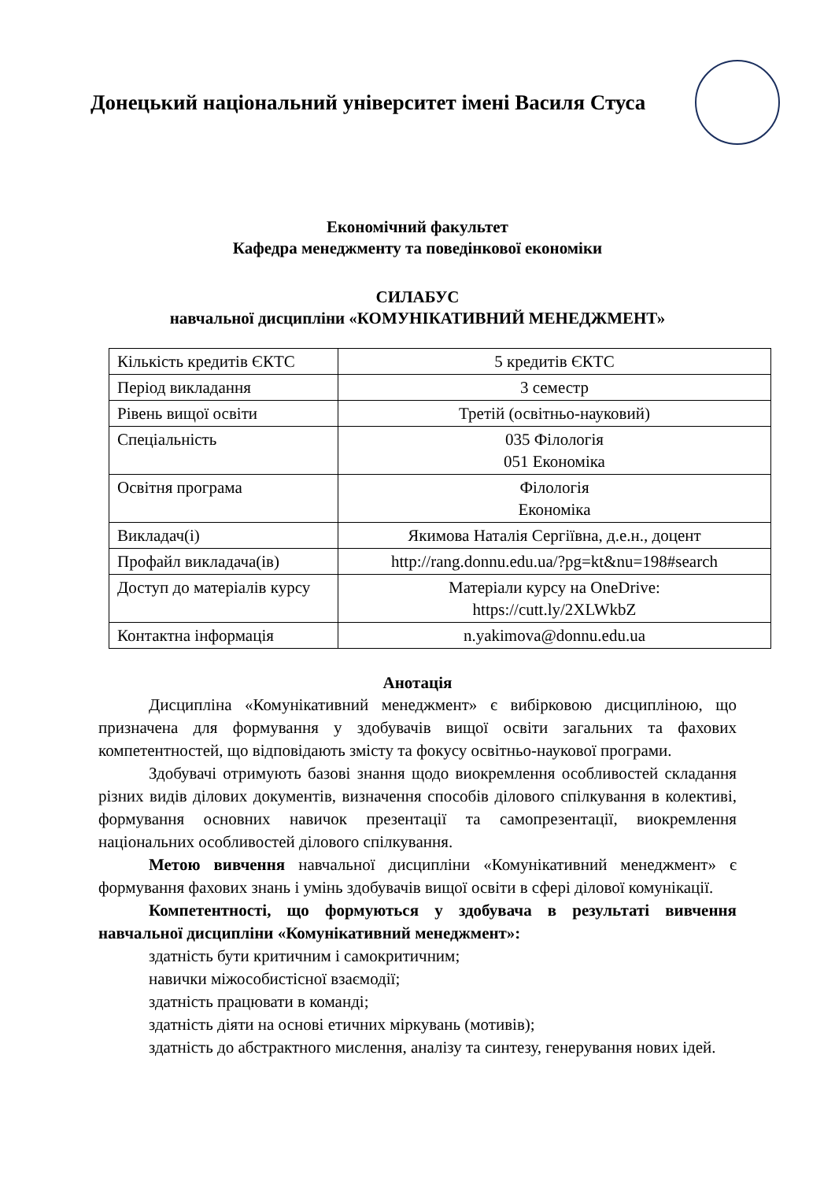Донецький національний університет імені Василя Стуса
Економічний факультет
Кафедра менеджменту та поведінкової економіки
СИЛАБУС
навчальної дисципліни «КОМУНІКАТИВНИЙ МЕНЕДЖМЕНТ»
| Кількість кредитів ЄКТС | 5 кредитів ЄКТС |
| Період викладання | 3 семестр |
| Рівень вищої освіти | Третій (освітньо-науковий) |
| Спеціальність | 035 Філологія 051 Економіка |
| Освітня програма | Філологія Економіка |
| Викладач(і) | Якимова Наталія Сергіївна, д.е.н., доцент |
| Профайл викладача(ів) | http://rang.donnu.edu.ua/?pg=kt&nu=198#search |
| Доступ до матеріалів курсу | Матеріали курсу на OneDrive: https://cutt.ly/2XLWkbZ |
| Контактна інформація | n.yakimova@donnu.edu.ua |
Анотація
Дисципліна «Комунікативний менеджмент» є вибірковою дисципліною, що призначена для формування у здобувачів вищої освіти загальних та фахових компетентностей, що відповідають змісту та фокусу освітньо-наукової програми.
Здобувачі отримують базові знання щодо виокремлення особливостей складання різних видів ділових документів, визначення способів ділового спілкування в колективі, формування основних навичок презентації та самопрезентації, виокремлення національних особливостей ділового спілкування.
Метою вивчення навчальної дисципліни «Комунікативний менеджмент» є формування фахових знань і умінь здобувачів вищої освіти в сфері ділової комунікації.
Компетентності, що формуються у здобувача в результаті вивчення навчальної дисципліни «Комунікативний менеджмент»:
здатність бути критичним і самокритичним;
навички міжособистісної взаємодії;
здатність працювати в команді;
здатність діяти на основі етичних міркувань (мотивів);
здатність до абстрактного мислення, аналізу та синтезу, генерування нових ідей.